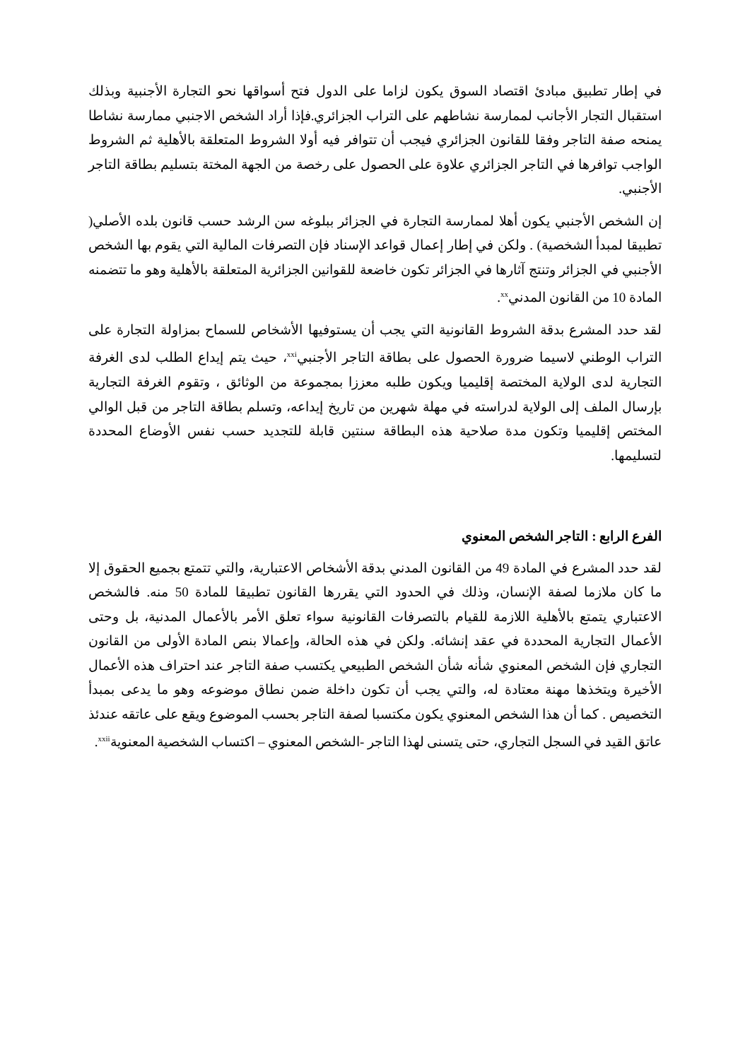في إطار تطبيق مبادئ اقتصاد السوق يكون لزاما على الدول فتح أسواقها نحو التجارة الأجنبية وبذلك استقبال التجار الأجانب لممارسة نشاطهم على التراب الجزائري.فإذا أراد الشخص الاجنبي ممارسة نشاطا يمنحه صفة التاجر وفقا للقانون الجزائري فيجب أن تتوافر فيه أولا الشروط المتعلقة بالأهلية ثم الشروط الواجب توافرها في التاجر الجزائري علاوة على الحصول على رخصة من الجهة المختة بتسليم بطاقة التاجر الأجنبي.
إن الشخص الأجنبي يكون أهلا لممارسة التجارة في الجزائر ببلوغه سن الرشد حسب قانون بلده الأصلي( تطبيقا لمبدأ الشخصية) . ولكن في إطار إعمال قواعد الإسناد فإن التصرفات المالية التي يقوم بها الشخص الأجنبي في الجزائر وتنتج آثارها في الجزائر تكون خاضعة للقوانين الجزائرية المتعلقة بالأهلية وهو ما تتضمنه المادة 10 من القانون المدني<sup>xx</sup>.
لقد حدد المشرع بدقة الشروط القانونية التي يجب أن يستوفيها الأشخاص للسماح بمزاولة التجارة على التراب الوطني لاسيما ضرورة الحصول على بطاقة التاجر الأجنبي<sup>xxi</sup>، حيث يتم إيداع الطلب لدى الغرفة التجارية لدى الولاية المختصة إقليميا ويكون طلبه معززا بمجموعة من الوثائق ، وتقوم الغرفة التجارية بإرسال الملف إلى الولاية لدراسته في مهلة شهرين من تاريخ إيداعه، وتسلم بطاقة التاجر من قبل الوالي المختص إقليميا وتكون مدة صلاحية هذه البطاقة سنتين قابلة للتجديد حسب نفس الأوضاع المحددة لتسليمها.
الفرع الرابع : التاجر الشخص المعنوي
لقد حدد المشرع في المادة 49 من القانون المدني بدقة الأشخاص الاعتبارية، والتي تتمتع بجميع الحقوق إلا ما كان ملازما لصفة الإنسان، وذلك في الحدود التي يقررها القانون تطبيقا للمادة 50 منه. فالشخص الاعتباري يتمتع بالأهلية اللازمة للقيام بالتصرفات القانونية سواء تعلق الأمر بالأعمال المدنية، بل وحتى الأعمال التجارية المحددة في عقد إنشائه. ولكن في هذه الحالة، وإعمالا بنص المادة الأولى من القانون التجاري فإن الشخص المعنوي شأنه شأن الشخص الطبيعي يكتسب صفة التاجر عند احتراف هذه الأعمال الأخيرة ويتخذها مهنة معتادة له، والتي يجب أن تكون داخلة ضمن نطاق موضوعه وهو ما يدعى بمبدأ التخصيص . كما أن هذا الشخص المعنوي يكون مكتسبا لصفة التاجر بحسب الموضوع ويقع على عاتقه عندئذ عاتق القيد في السجل التجاري، حتى يتسنى لهذا التاجر -الشخص المعنوي – اكتساب الشخصية المعنوية<sup>xxii</sup>.